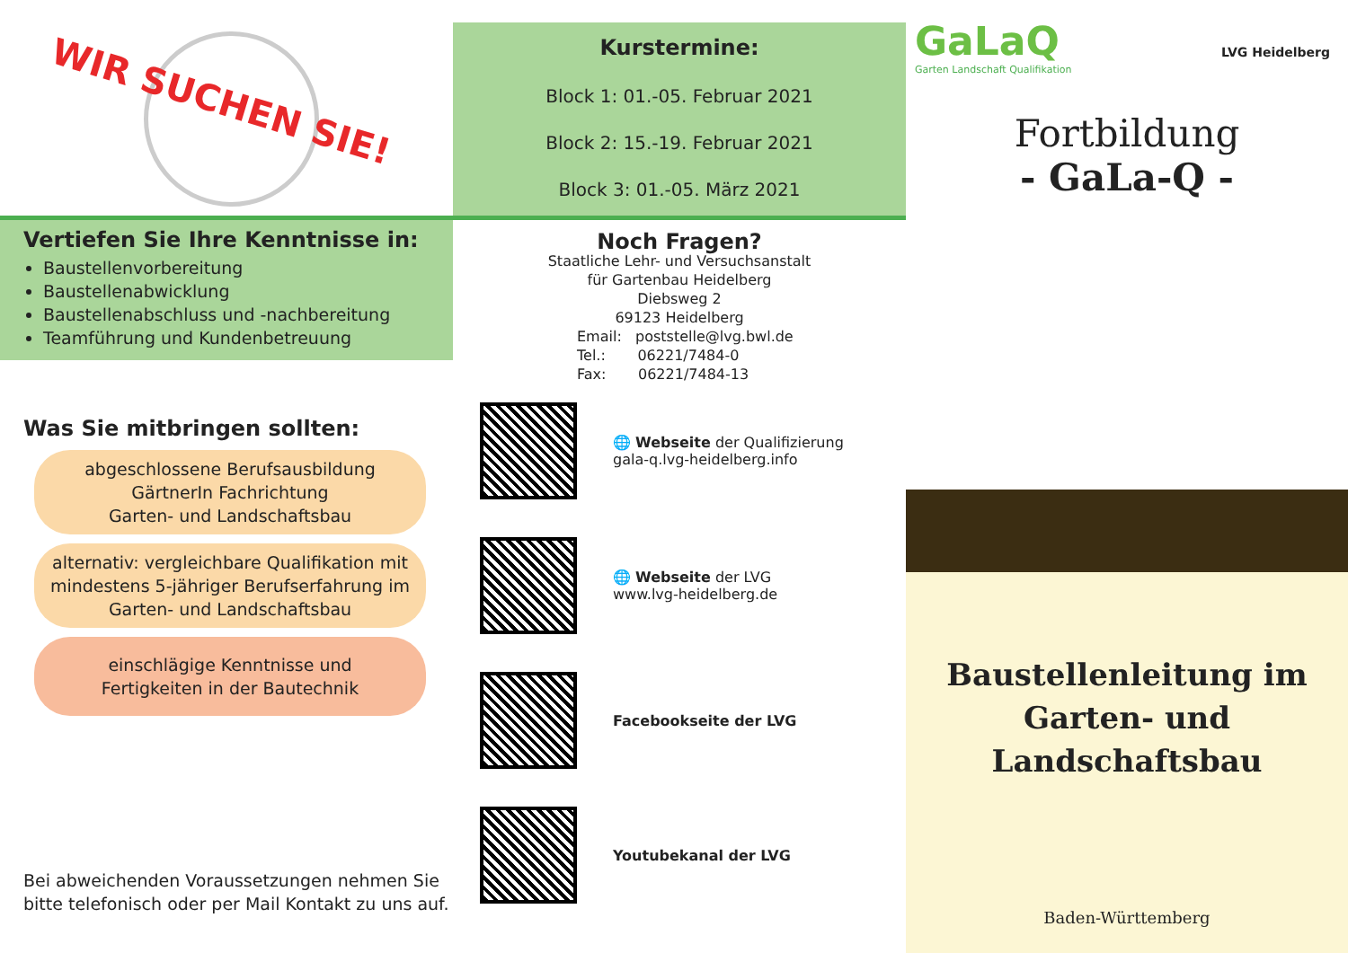WIR SUCHEN SIE!
Vertiefen Sie Ihre Kenntnisse in:
Baustellenvorbereitung
Baustellenabwicklung
Baustellenabschluss und -nachbereitung
Teamführung und Kundenbetreuung
Was Sie mitbringen sollten:
abgeschlossene Berufsausbildung
GärtnerIn Fachrichtung
Garten- und Landschaftsbau
alternativ: vergleichbare Qualifikation mit mindestens 5-jähriger Berufserfahrung im Garten- und Landschaftsbau
einschlägige Kenntnisse und
Fertigkeiten in der Bautechnik
Bei abweichenden Voraussetzungen nehmen Sie bitte telefonisch oder per Mail Kontakt zu uns auf.
Kurstermine:
Block 1: 01.-05. Februar 2021
Block 2: 15.-19. Februar 2021
Block 3: 01.-05. März 2021
Noch Fragen?
Staatliche Lehr- und Versuchsanstalt
für Gartenbau Heidelberg
Diebsweg 2
69123 Heidelberg
Email: poststelle@lvg.bwl.de
Tel.: 06221/7484-0
Fax: 06221/7484-13
🌐 Webseite der Qualifizierung
gala-q.lvg-heidelberg.info
🌐 Webseite der LVG
www.lvg-heidelberg.de
Facebookseite der LVG
Youtubekanal der LVG
GaLaQ
Garten Landschaft Qualifikation
LVG Heidelberg
Fortbildung
- GaLa-Q -
Baustellenleitung im Garten- und Landschaftsbau
Baden-Württemberg